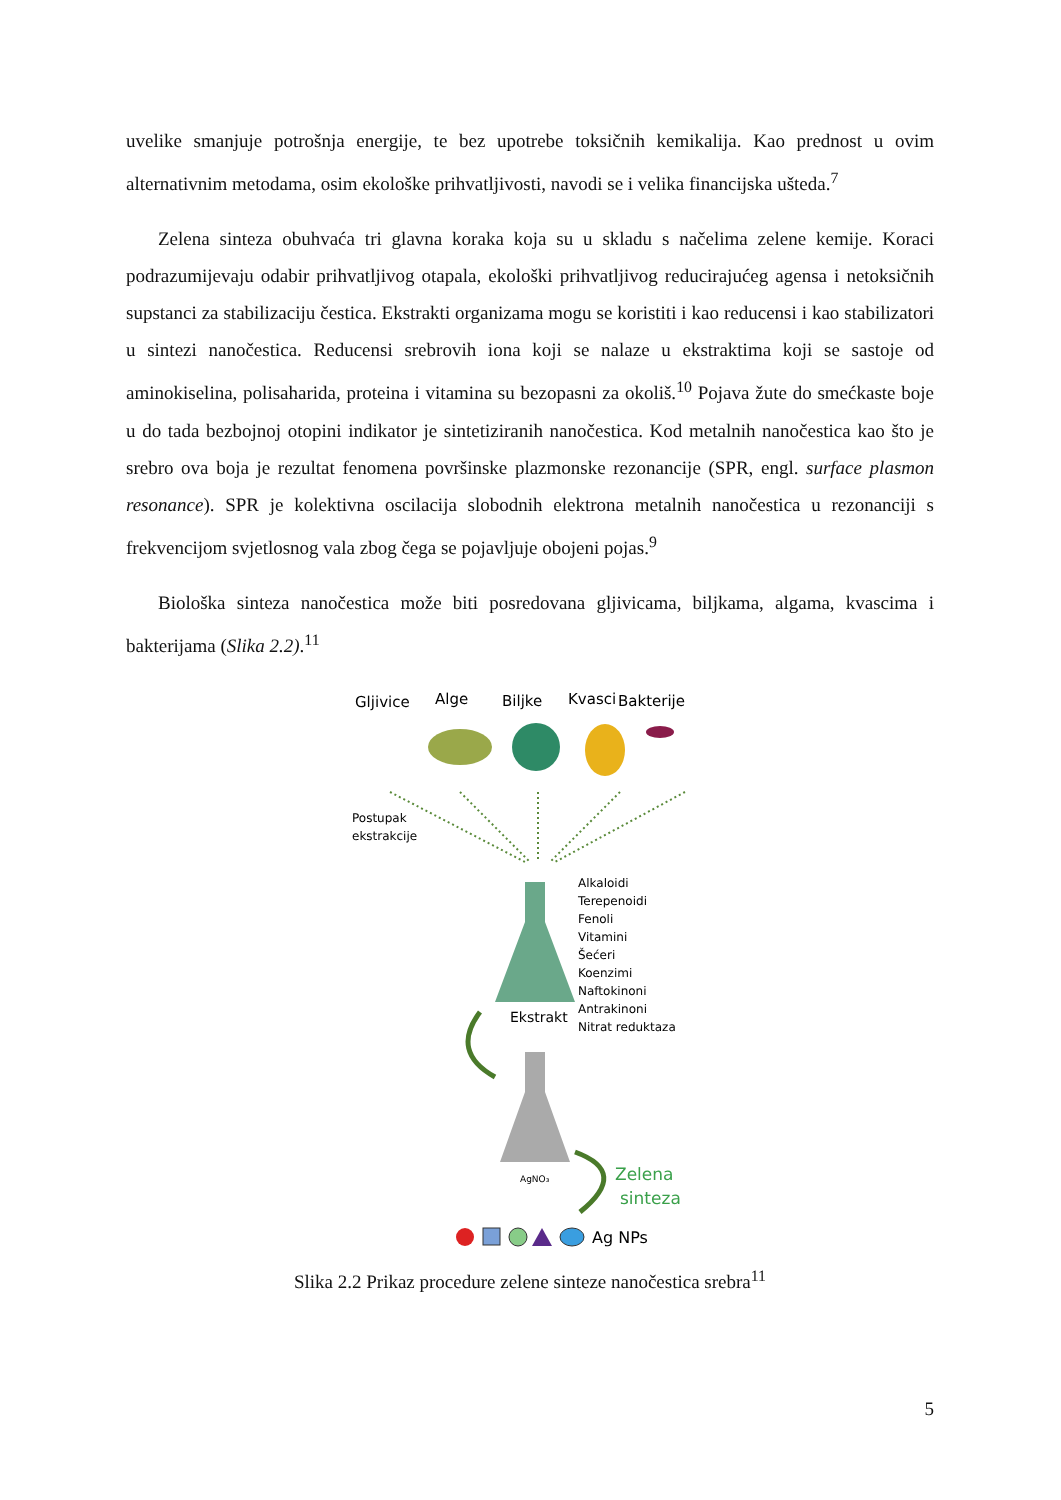uvelike smanjuje potrošnja energije, te bez upotrebe toksičnih kemikalija. Kao prednost u ovim alternativnim metodama, osim ekološke prihvatljivosti, navodi se i velika financijska ušteda.<sup>7</sup>
Zelena sinteza obuhvaća tri glavna koraka koja su u skladu s načelima zelene kemije. Koraci podrazumijevaju odabir prihvatljivog otapala, ekološki prihvatljivog reducirajućeg agensa i netoksičnih supstanci za stabilizaciju čestica. Ekstrakti organizama mogu se koristiti i kao reducensi i kao stabilizatori u sintezi nanočestica. Reducensi srebrovih iona koji se nalaze u ekstraktima koji se sastoje od aminokiselina, polisaharida, proteina i vitamina su bezopasni za okoliš.<sup>10</sup> Pojava žute do smećkaste boje u do tada bezbojnoj otopini indikator je sintetiziranih nanočestica. Kod metalnih nanočestica kao što je srebro ova boja je rezultat fenomena površinske plazmonske rezonancije (SPR, engl. surface plasmon resonance). SPR je kolektivna oscilacija slobodnih elektrona metalnih nanočestica u rezonanciji s frekvencijom svjetlosnog vala zbog čega se pojavljuje obojeni pojas.<sup>9</sup>
Biološka sinteza nanočestica može biti posredovana gljivicama, biljkama, algama, kvascima i bakterijama (Slika 2.2).<sup>11</sup>
Gljivice
Alge
Biljke
Kvasci
Bakterije
Postupak
ekstrakcije
Alkaloidi
Terepenoidi
Fenoli
Vitamini
Šećeri
Koenzimi
Naftokinoni
Antrakinoni
Nitrat reduktaza
Ekstrakt
AgNO₃
Zelena
sinteza
Ag NPs
Slika 2.2 Prikaz procedure zelene sinteze nanočestica srebra<sup>11</sup>
5